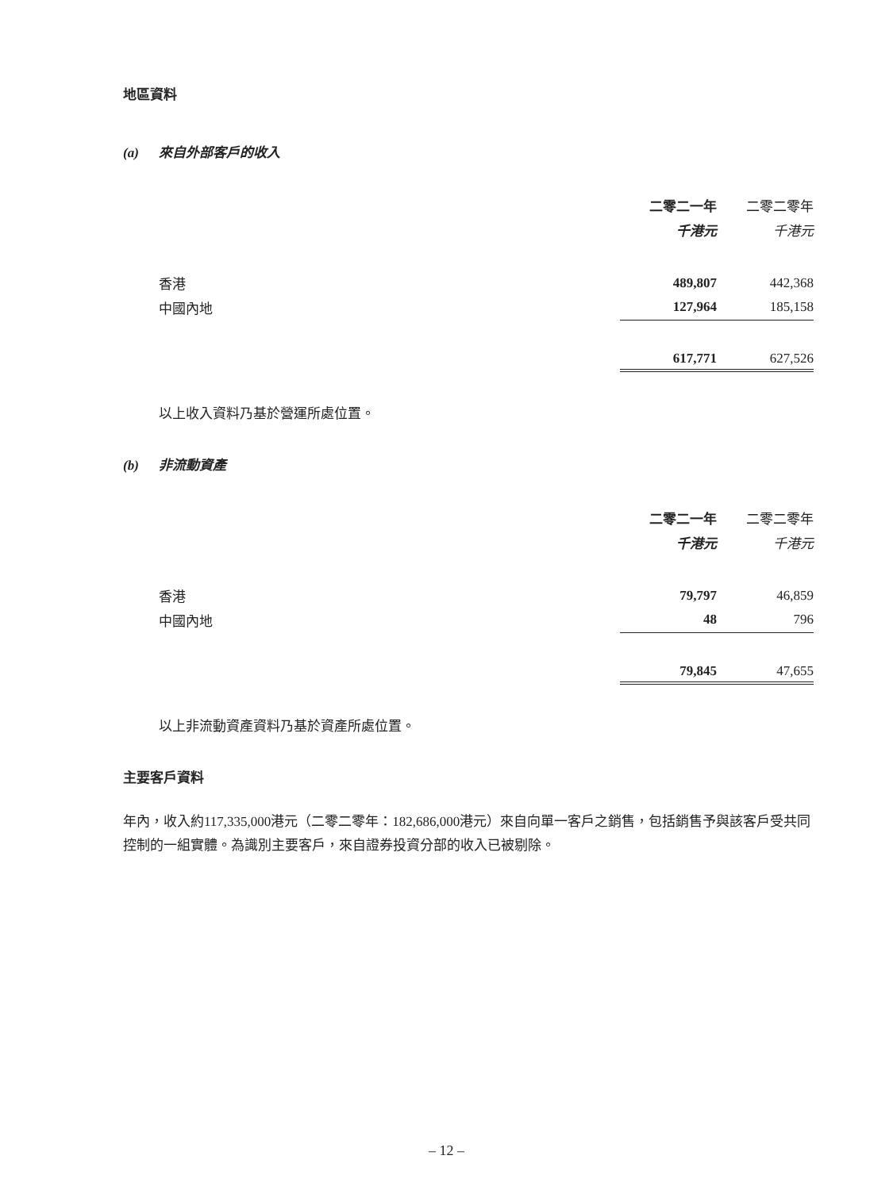地區資料
(a) 來自外部客戶的收入
| | 二零二一年 | | 二零二零年 |
| --- | --- | --- | --- |
| | 千港元 | | 千港元 |
| 香港 | 489,807 | | 442,368 |
| 中國內地 | 127,964 | | 185,158 |
| | 617,771 | | 627,526 |
以上收入資料乃基於營運所處位置。
(b) 非流動資產
| | 二零二一年 | | 二零二零年 |
| --- | --- | --- | --- |
| | 千港元 | | 千港元 |
| 香港 | 79,797 | | 46,859 |
| 中國內地 | 48 | | 796 |
| | 79,845 | | 47,655 |
以上非流動資產資料乃基於資產所處位置。
主要客戶資料
年內，收入約117,335,000港元（二零二零年：182,686,000港元）來自向單一客戶之銷售，包括銷售予與該客戶受共同控制的一組實體。為識別主要客戶，來自證券投資分部的收入已被剔除。
– 12 –